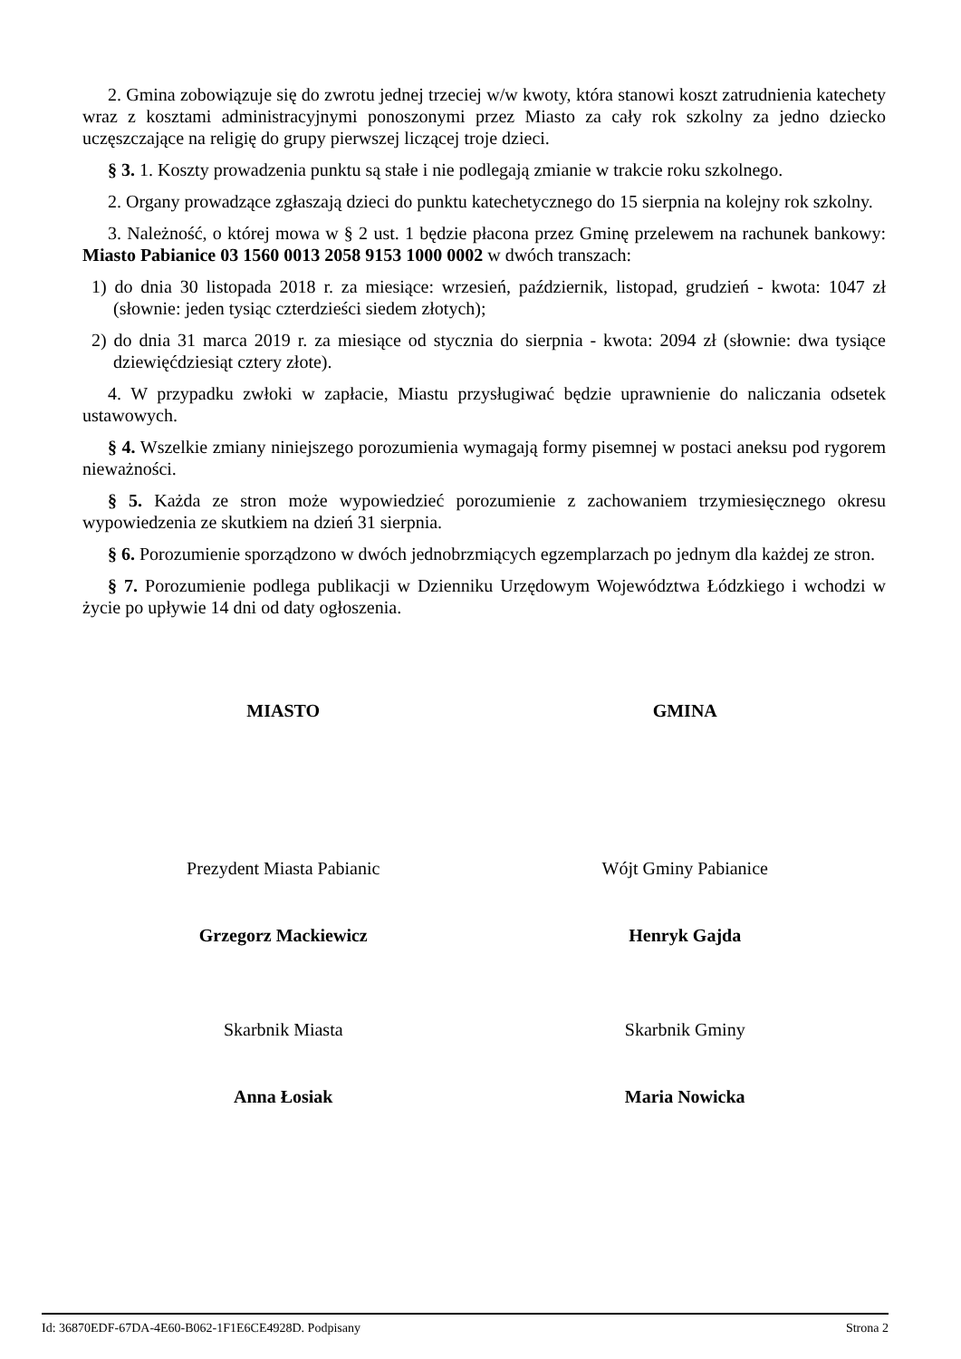2. Gmina zobowiązuje się do zwrotu jednej trzeciej w/w kwoty, która stanowi koszt zatrudnienia katechety wraz z kosztami administracyjnymi ponoszonymi przez Miasto za cały rok szkolny za jedno dziecko uczęszczające na religię do grupy pierwszej liczącej troje dzieci.
§ 3. 1. Koszty prowadzenia punktu są stałe i nie podlegają zmianie w trakcie roku szkolnego.
2. Organy prowadzące zgłaszają dzieci do punktu katechetycznego do 15 sierpnia na kolejny rok szkolny.
3. Należność, o której mowa w § 2 ust. 1 będzie płacona przez Gminę przelewem na rachunek bankowy: Miasto Pabianice 03 1560 0013 2058 9153 1000 0002 w dwóch transzach:
1) do dnia 30 listopada 2018 r. za miesiące: wrzesień, październik, listopad, grudzień - kwota: 1047 zł (słownie: jeden tysiąc czterdzieści siedem złotych);
2) do dnia 31 marca 2019 r. za miesiące od stycznia do sierpnia - kwota: 2094 zł (słownie: dwa tysiące dziewięćdziesiąt cztery złote).
4. W przypadku zwłoki w zapłacie, Miastu przysługiwać będzie uprawnienie do naliczania odsetek ustawowych.
§ 4. Wszelkie zmiany niniejszego porozumienia wymagają formy pisemnej w postaci aneksu pod rygorem nieważności.
§ 5. Każda ze stron może wypowiedzieć porozumienie z zachowaniem trzymiesięcznego okresu wypowiedzenia ze skutkiem na dzień 31 sierpnia.
§ 6. Porozumienie sporządzono w dwóch jednobrzmiących egzemplarzach po jednym dla każdej ze stron.
§ 7. Porozumienie podlega publikacji w Dzienniku Urzędowym Województwa Łódzkiego i wchodzi w życie po upływie 14 dni od daty ogłoszenia.
MIASTO GMINA
Prezydent Miasta Pabianic Wójt Gminy Pabianice
Grzegorz Mackiewicz Henryk Gajda
Skarbnik Miasta Skarbnik Gminy
Anna Łosiak Maria Nowicka
Id: 36870EDF-67DA-4E60-B062-1F1E6CE4928D. Podpisany Strona 2